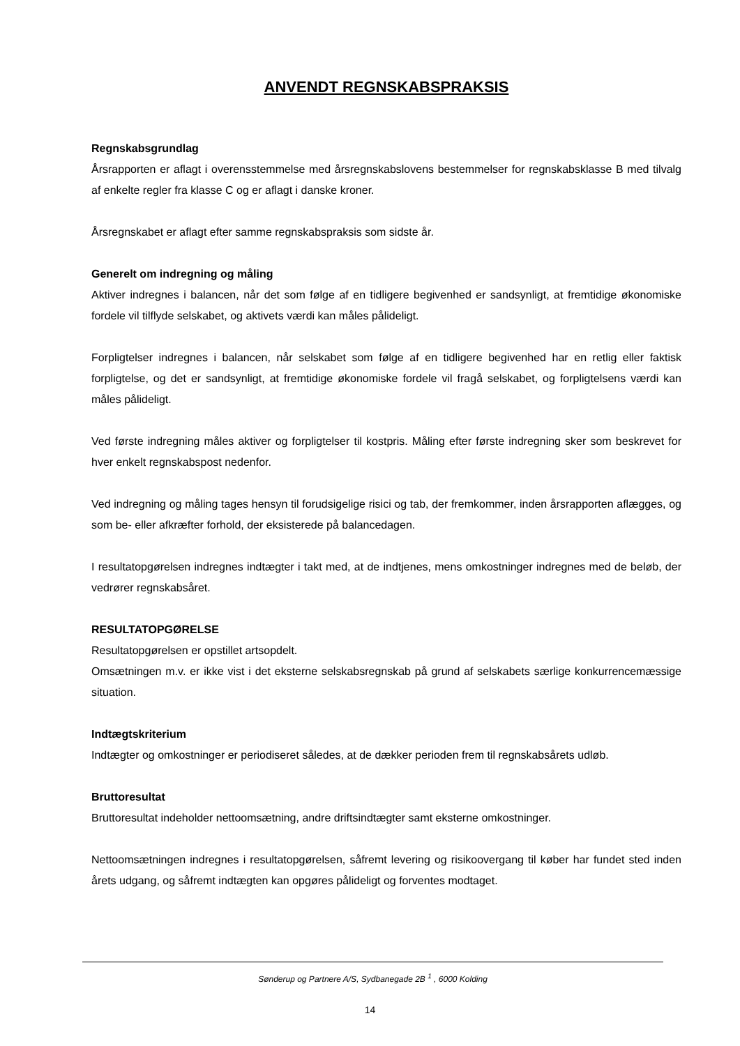ANVENDT REGNSKABSPRAKSIS
Regnskabsgrundlag
Årsrapporten er aflagt i overensstemmelse med årsregnskabslovens bestemmelser for regnskabsklasse B med tilvalg af enkelte regler fra klasse C og er aflagt i danske kroner.
Årsregnskabet er aflagt efter samme regnskabspraksis som sidste år.
Generelt om indregning og måling
Aktiver indregnes i balancen, når det som følge af en tidligere begivenhed er sandsynligt, at fremtidige økonomiske fordele vil tilflyde selskabet, og aktivets værdi kan måles pålideligt.
Forpligtelser indregnes i balancen, når selskabet som følge af en tidligere begivenhed har en retlig eller faktisk forpligtelse, og det er sandsynligt, at fremtidige økonomiske fordele vil fragå selskabet, og forpligtelsens værdi kan måles pålideligt.
Ved første indregning måles aktiver og forpligtelser til kostpris. Måling efter første indregning sker som beskrevet for hver enkelt regnskabspost nedenfor.
Ved indregning og måling tages hensyn til forudsigelige risici og tab, der fremkommer, inden årsrapporten aflægges, og som be- eller afkræfter forhold, der eksisterede på balancedagen.
I resultatopgørelsen indregnes indtægter i takt med, at de indtjenes, mens omkostninger indregnes med de beløb, der vedrører regnskabsåret.
RESULTATOPGØRELSE
Resultatopgørelsen er opstillet artsopdelt.
Omsætningen m.v. er ikke vist i det eksterne selskabsregnskab på grund af selskabets særlige konkurrencemæssige situation.
Indtægtskriterium
Indtægter og omkostninger er periodiseret således, at de dækker perioden frem til regnskabsårets udløb.
Bruttoresultat
Bruttoresultat indeholder nettoomsætning, andre driftsindtægter samt eksterne omkostninger.
Nettoomsætningen indregnes i resultatopgørelsen, såfremt levering og risikoovergang til køber har fundet sted inden årets udgang, og såfremt indtægten kan opgøres pålideligt og forventes modtaget.
Sønderup og Partnere A/S, Sydbanegade 2B <sup>1</sup> , 6000 Kolding
14